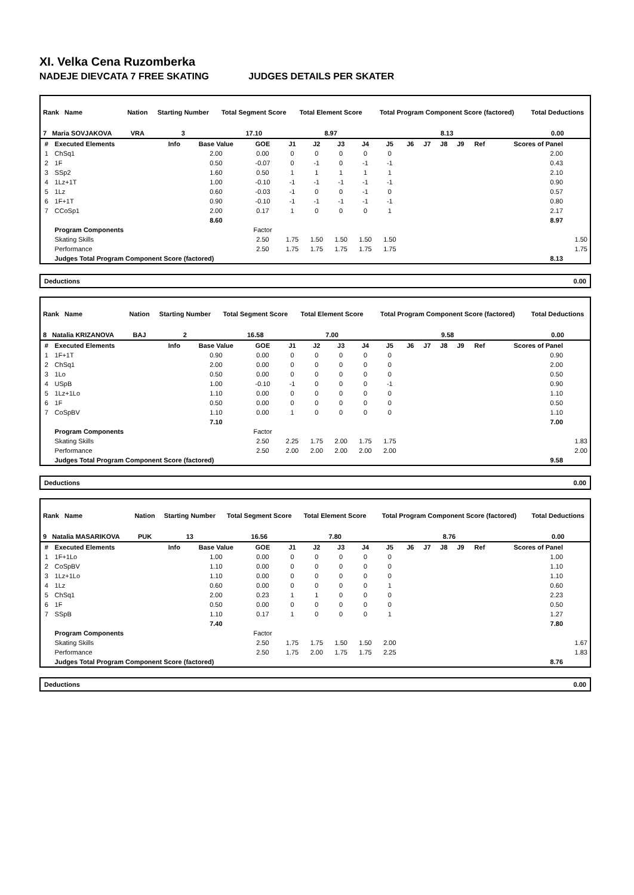XI. Velka Cena Ruzomberka
NADEJE DIEVCATA 7 FREE SKATING JUDGES DETAILS PER SKATER
| Rank Name | Nation | Starting Number | Total Segment Score | Total Element Score | Total Program Component Score (factored) | Total Deductions |
| --- | --- | --- | --- | --- | --- | --- |
| 7 Maria SOVJAKOVA | VRA | 3 | 17.10 | 8.97 | 8.13 | 0.00 |
| # | Executed Elements | Info | Base Value | GOE | J1 | J2 | J3 | J4 | J5 | J6 | J7 | J8 | J9 | Ref | Scores of Panel | |
| --- | --- | --- | --- | --- | --- | --- | --- | --- | --- | --- | --- | --- | --- | --- | --- | --- |
| 1 | ChSq1 | | 2.00 | 0.00 | 0 | 0 | 0 | 0 | 0 | | | | | | 2.00 | |
| 2 | 1F | | 0.50 | -0.07 | 0 | -1 | 0 | -1 | -1 | | | | | | 0.43 | |
| 3 | SSp2 | | 1.60 | 0.50 | 1 | 1 | 1 | 1 | 1 | | | | | | 2.10 | |
| 4 | 1Lz+1T | | 1.00 | -0.10 | -1 | -1 | -1 | -1 | -1 | | | | | | 0.90 | |
| 5 | 1Lz | | 0.60 | -0.03 | -1 | 0 | 0 | -1 | 0 | | | | | | 0.57 | |
| 6 | 1F+1T | | 0.90 | -0.10 | -1 | -1 | -1 | -1 | -1 | | | | | | 0.80 | |
| 7 | CCoSp1 | | 2.00 | 0.17 | 1 | 0 | 0 | 0 | 1 | | | | | | 2.17 | |
| | | | 8.60 | | | | | | | | | | | | 8.97 | |
| | Program Components | | | Factor | | | | | | | | | | | | |
| | Skating Skills | | | 2.50 | 1.75 | 1.50 | 1.50 | 1.50 | 1.50 | | | | | | | 1.50 |
| | Performance | | | 2.50 | 1.75 | 1.75 | 1.75 | 1.75 | 1.75 | | | | | | | 1.75 |
| | Judges Total Program Component Score (factored) | | | | | | | | | | | | | | 8.13 | |
Deductions 0.00
| Rank Name | Nation | Starting Number | Total Segment Score | Total Element Score | Total Program Component Score (factored) | Total Deductions |
| --- | --- | --- | --- | --- | --- | --- |
| 8 Natalia KRIZANOVA | BAJ | 2 | 16.58 | 7.00 | 9.58 | 0.00 |
| # | Executed Elements | Info | Base Value | GOE | J1 | J2 | J3 | J4 | J5 | J6 | J7 | J8 | J9 | Ref | Scores of Panel | |
| --- | --- | --- | --- | --- | --- | --- | --- | --- | --- | --- | --- | --- | --- | --- | --- | --- |
| 1 | 1F+1T | | 0.90 | 0.00 | 0 | 0 | 0 | 0 | 0 | | | | | | 0.90 | |
| 2 | ChSq1 | | 2.00 | 0.00 | 0 | 0 | 0 | 0 | 0 | | | | | | 2.00 | |
| 3 | 1Lo | | 0.50 | 0.00 | 0 | 0 | 0 | 0 | 0 | | | | | | 0.50 | |
| 4 | USpB | | 1.00 | -0.10 | -1 | 0 | 0 | 0 | -1 | | | | | | 0.90 | |
| 5 | 1Lz+1Lo | | 1.10 | 0.00 | 0 | 0 | 0 | 0 | 0 | | | | | | 1.10 | |
| 6 | 1F | | 0.50 | 0.00 | 0 | 0 | 0 | 0 | 0 | | | | | | 0.50 | |
| 7 | CoSpBV | | 1.10 | 0.00 | 1 | 0 | 0 | 0 | 0 | | | | | | 1.10 | |
| | | | 7.10 | | | | | | | | | | | | 7.00 | |
| | Program Components | | | Factor | | | | | | | | | | | | |
| | Skating Skills | | | 2.50 | 2.25 | 1.75 | 2.00 | 1.75 | 1.75 | | | | | | | 1.83 |
| | Performance | | | 2.50 | 2.00 | 2.00 | 2.00 | 2.00 | 2.00 | | | | | | | 2.00 |
| | Judges Total Program Component Score (factored) | | | | | | | | | | | | | | 9.58 | |
Deductions 0.00
| Rank Name | Nation | Starting Number | Total Segment Score | Total Element Score | Total Program Component Score (factored) | Total Deductions |
| --- | --- | --- | --- | --- | --- | --- |
| 9 Natalia MASARIKOVA | PUK | 13 | 16.56 | 7.80 | 8.76 | 0.00 |
| # | Executed Elements | Info | Base Value | GOE | J1 | J2 | J3 | J4 | J5 | J6 | J7 | J8 | J9 | Ref | Scores of Panel | |
| --- | --- | --- | --- | --- | --- | --- | --- | --- | --- | --- | --- | --- | --- | --- | --- | --- |
| 1 | 1F+1Lo | | 1.00 | 0.00 | 0 | 0 | 0 | 0 | 0 | | | | | | 1.00 | |
| 2 | CoSpBV | | 1.10 | 0.00 | 0 | 0 | 0 | 0 | 0 | | | | | | 1.10 | |
| 3 | 1Lz+1Lo | | 1.10 | 0.00 | 0 | 0 | 0 | 0 | 0 | | | | | | 1.10 | |
| 4 | 1Lz | | 0.60 | 0.00 | 0 | 0 | 0 | 0 | 1 | | | | | | 0.60 | |
| 5 | ChSq1 | | 2.00 | 0.23 | 1 | 1 | 0 | 0 | 0 | | | | | | 2.23 | |
| 6 | 1F | | 0.50 | 0.00 | 0 | 0 | 0 | 0 | 0 | | | | | | 0.50 | |
| 7 | SSpB | | 1.10 | 0.17 | 1 | 0 | 0 | 0 | 1 | | | | | | 1.27 | |
| | | | 7.40 | | | | | | | | | | | | 7.80 | |
| | Program Components | | | Factor | | | | | | | | | | | | |
| | Skating Skills | | | 2.50 | 1.75 | 1.75 | 1.50 | 1.50 | 2.00 | | | | | | | 1.67 |
| | Performance | | | 2.50 | 1.75 | 2.00 | 1.75 | 1.75 | 2.25 | | | | | | | 1.83 |
| | Judges Total Program Component Score (factored) | | | | | | | | | | | | | | 8.76 | |
Deductions 0.00